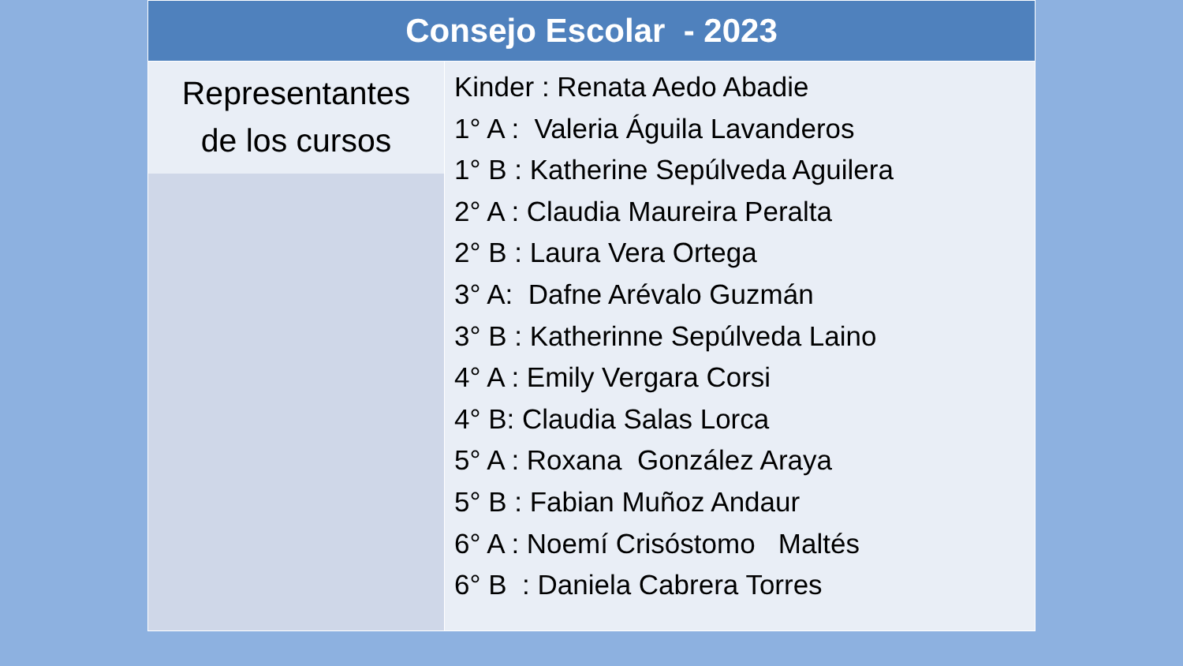| Consejo Escolar - 2023 | |
| --- | --- |
| Representantes de los cursos | Kinder : Renata Aedo Abadie 1° A : Valeria Águila Lavanderos 1° B : Katherine Sepúlveda Aguilera 2° A : Claudia Maureira Peralta 2° B : Laura Vera Ortega 3° A: Dafne Arévalo Guzmán 3° B : Katherinne Sepúlveda Laino 4° A : Emily Vergara Corsi 4° B: Claudia Salas Lorca 5° A : Roxana González Araya 5° B : Fabian Muñoz Andaur 6° A : Noemí Crisóstomo Maltés 6° B : Daniela Cabrera Torres |